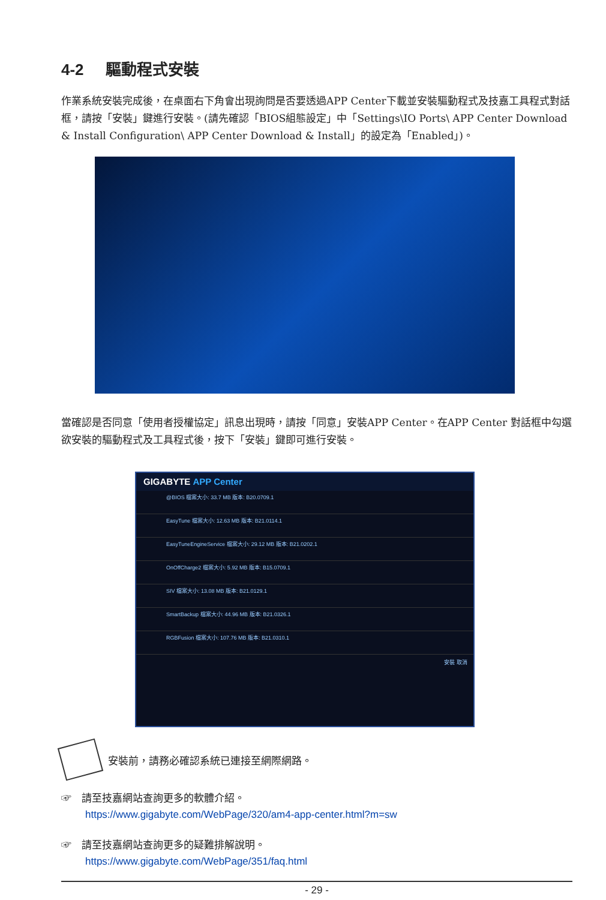4-2 驅動程式安裝
作業系統安裝完成後，在桌面右下角會出現詢問是否要透過APP Center下載並安裝驅動程式及技嘉工具程式對話框，請按「安裝」鍵進行安裝。(請先確認「BIOS組態設定」中「Settings\IO Ports\ APP Center Download & Install Configuration\ APP Center Download & Install」的設定為「Enabled」)。
當確認是否同意「使用者授權協定」訊息出現時，請按「同意」安裝APP Center。在APP Center 對話框中勾選欲安裝的驅動程式及工具程式後，按下「安裝」鍵即可進行安裝。
GIGABYTE APP Center
@BIOS 檔案大小: 33.7 MB 版本: B20.0709.1
EasyTune 檔案大小: 12.63 MB 版本: B21.0114.1
EasyTuneEngineService 檔案大小: 29.12 MB 版本: B21.0202.1
OnOffCharge2 檔案大小: 5.92 MB 版本: B15.0709.1
SIV 檔案大小: 13.08 MB 版本: B21.0129.1
SmartBackup 檔案大小: 44.96 MB 版本: B21.0326.1
RGBFusion 檔案大小: 107.76 MB 版本: B21.0310.1
安裝 取消
安裝前，請務必確認系統已連接至網際網路。
☞　請至技嘉網站查詢更多的軟體介紹。
https://www.gigabyte.com/WebPage/320/am4-app-center.html?m=sw
☞　請至技嘉網站查詢更多的疑難排解說明。
https://www.gigabyte.com/WebPage/351/faq.html
- 29 -